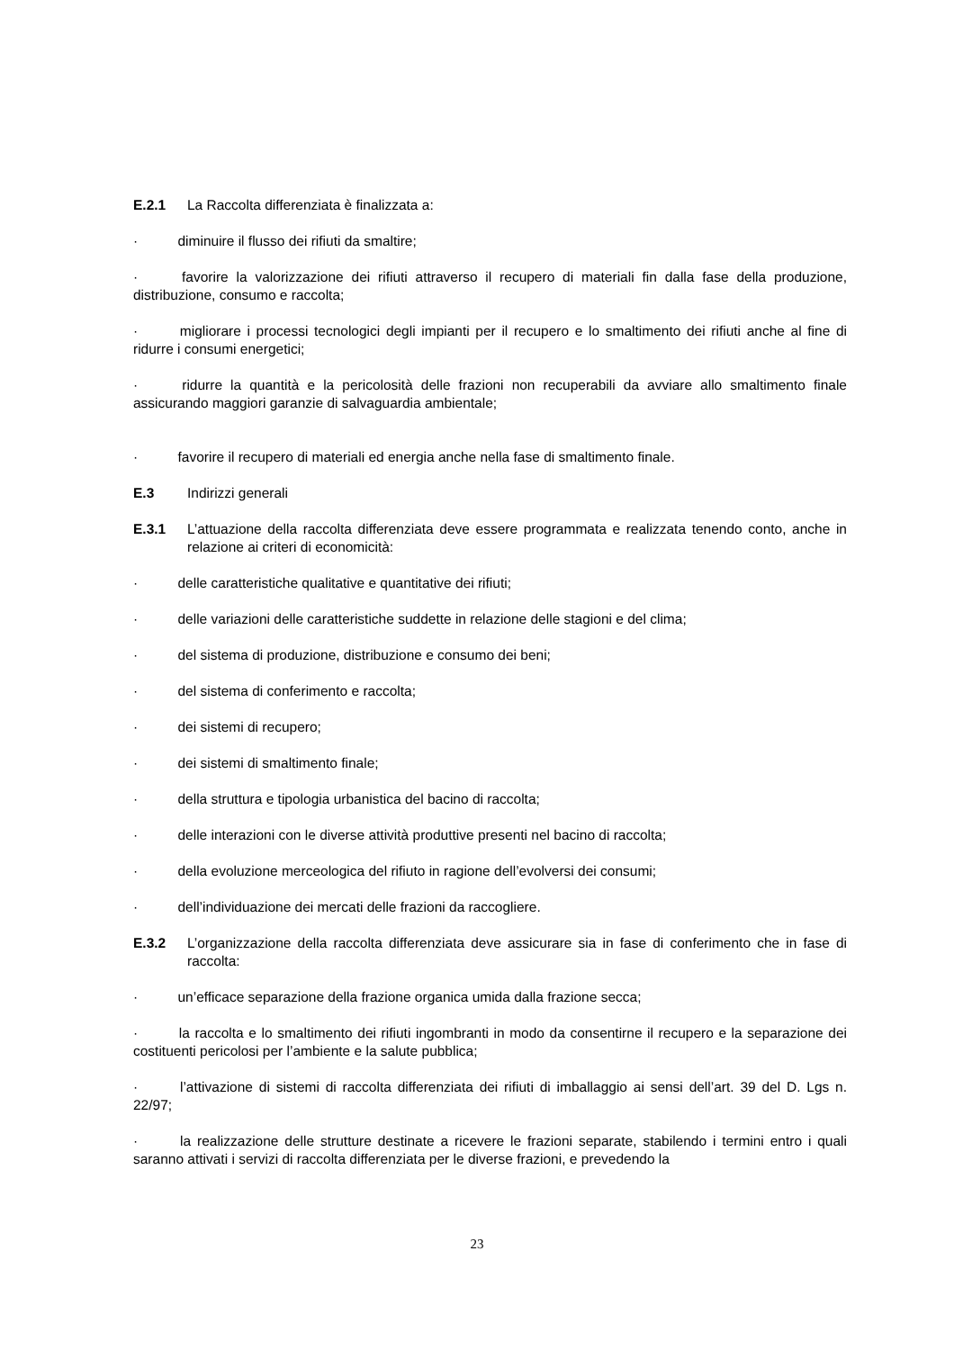E.2.1 La Raccolta differenziata è finalizzata a:
· diminuire il flusso dei rifiuti da smaltire;
· favorire la valorizzazione dei rifiuti attraverso il recupero di materiali fin dalla fase della produzione, distribuzione, consumo e raccolta;
· migliorare i processi tecnologici degli impianti per il recupero e lo smaltimento dei rifiuti anche al fine di ridurre i consumi energetici;
· ridurre la quantità e la pericolosità delle frazioni non recuperabili da avviare allo smaltimento finale assicurando maggiori garanzie di salvaguardia ambientale;
· favorire il recupero di materiali ed energia anche nella fase di smaltimento finale.
E.3 Indirizzi generali
E.3.1 L’attuazione della raccolta differenziata deve essere programmata e realizzata tenendo conto, anche in relazione ai criteri di economicità:
· delle caratteristiche qualitative e quantitative dei rifiuti;
· delle variazioni delle caratteristiche suddette in relazione delle stagioni e del clima;
· del sistema di produzione, distribuzione e consumo dei beni;
· del sistema di conferimento e raccolta;
· dei sistemi di recupero;
· dei sistemi di smaltimento finale;
· della struttura e tipologia urbanistica del bacino di raccolta;
· delle interazioni con le diverse attività produttive presenti nel bacino di raccolta;
· della evoluzione merceologica del rifiuto in ragione dell’evolversi dei consumi;
· dell’individuazione dei mercati delle frazioni da raccogliere.
E.3.2 L’organizzazione della raccolta differenziata deve assicurare sia in fase di conferimento che in fase di raccolta:
· un’efficace separazione della frazione organica umida dalla frazione secca;
· la raccolta e lo smaltimento dei rifiuti ingombranti in modo da consentirne il recupero e la separazione dei costituenti pericolosi per l’ambiente e la salute pubblica;
· l’attivazione di sistemi di raccolta differenziata dei rifiuti di imballaggio ai sensi dell’art. 39 del D. Lgs n. 22/97;
· la realizzazione delle strutture destinate a ricevere le frazioni separate, stabilendo i termini entro i quali saranno attivati i servizi di raccolta differenziata per le diverse frazioni, e prevedendo la
23